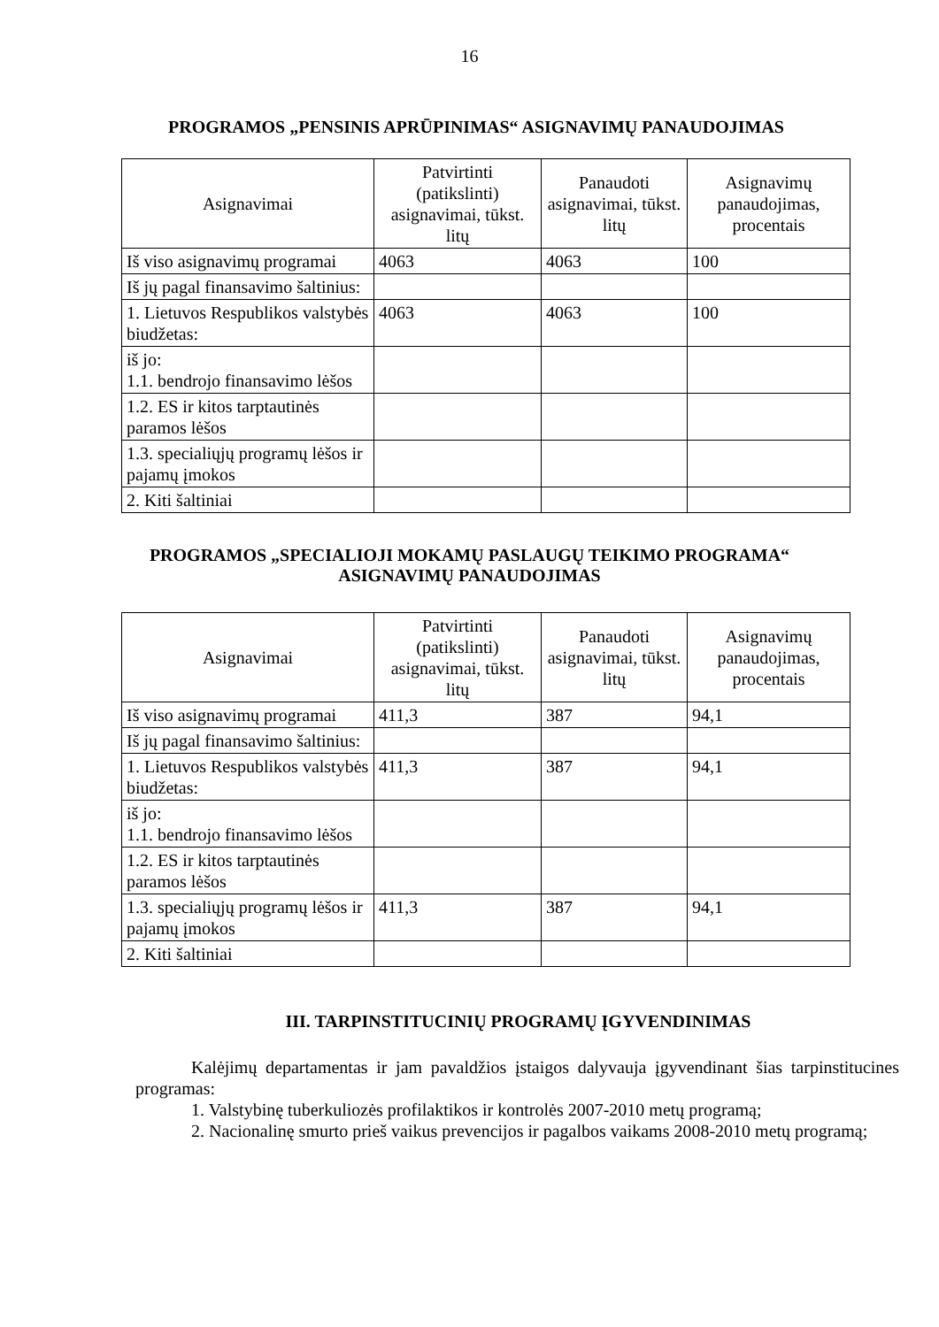16
PROGRAMOS „PENSINIS APRŪPINIMAS“ ASIGNAVIMŲ PANAUDOJIMAS
| Asignavimai | Patvirtinti (patikslinti) asignavimai, tūkst. litų | Panaudoti asignavimai, tūkst. litų | Asignavimų panaudojimas, procentais |
| --- | --- | --- | --- |
| Iš viso asignavimų programai | 4063 | 4063 | 100 |
| Iš jų pagal finansavimo šaltinius: | | | |
| 1. Lietuvos Respublikos valstybės biudžetas: | 4063 | 4063 | 100 |
| iš jo: 1.1. bendrojo finansavimo lėšos | | | |
| 1.2. ES ir kitos tarptautinės paramos lėšos | | | |
| 1.3. specialiųjų programų lėšos ir pajamų įmokos | | | |
| 2. Kiti šaltiniai | | | |
PROGRAMOS „SPECIALIOJI MOKAMŲ PASLAUGŲ TEIKIMO PROGRAMA“
ASIGNAVIMŲ PANAUDOJIMAS
| Asignavimai | Patvirtinti (patikslinti) asignavimai, tūkst. litų | Panaudoti asignavimai, tūkst. litų | Asignavimų panaudojimas, procentais |
| --- | --- | --- | --- |
| Iš viso asignavimų programai | 411,3 | 387 | 94,1 |
| Iš jų pagal finansavimo šaltinius: | | | |
| 1. Lietuvos Respublikos valstybės biudžetas: | 411,3 | 387 | 94,1 |
| iš jo: 1.1. bendrojo finansavimo lėšos | | | |
| 1.2. ES ir kitos tarptautinės paramos lėšos | | | |
| 1.3. specialiųjų programų lėšos ir pajamų įmokos | 411,3 | 387 | 94,1 |
| 2. Kiti šaltiniai | | | |
III. TARPINSTITUCINIŲ PROGRAMŲ ĮGYVENDINIMAS
Kalėjimų departamentas ir jam pavaldžios įstaigos dalyvauja įgyvendinant šias tarpinstitucines programas:
1. Valstybinę tuberkuliozės profilaktikos ir kontrolės 2007-2010 metų programą;
2. Nacionalinę smurto prieš vaikus prevencijos ir pagalbos vaikams 2008-2010 metų programą;